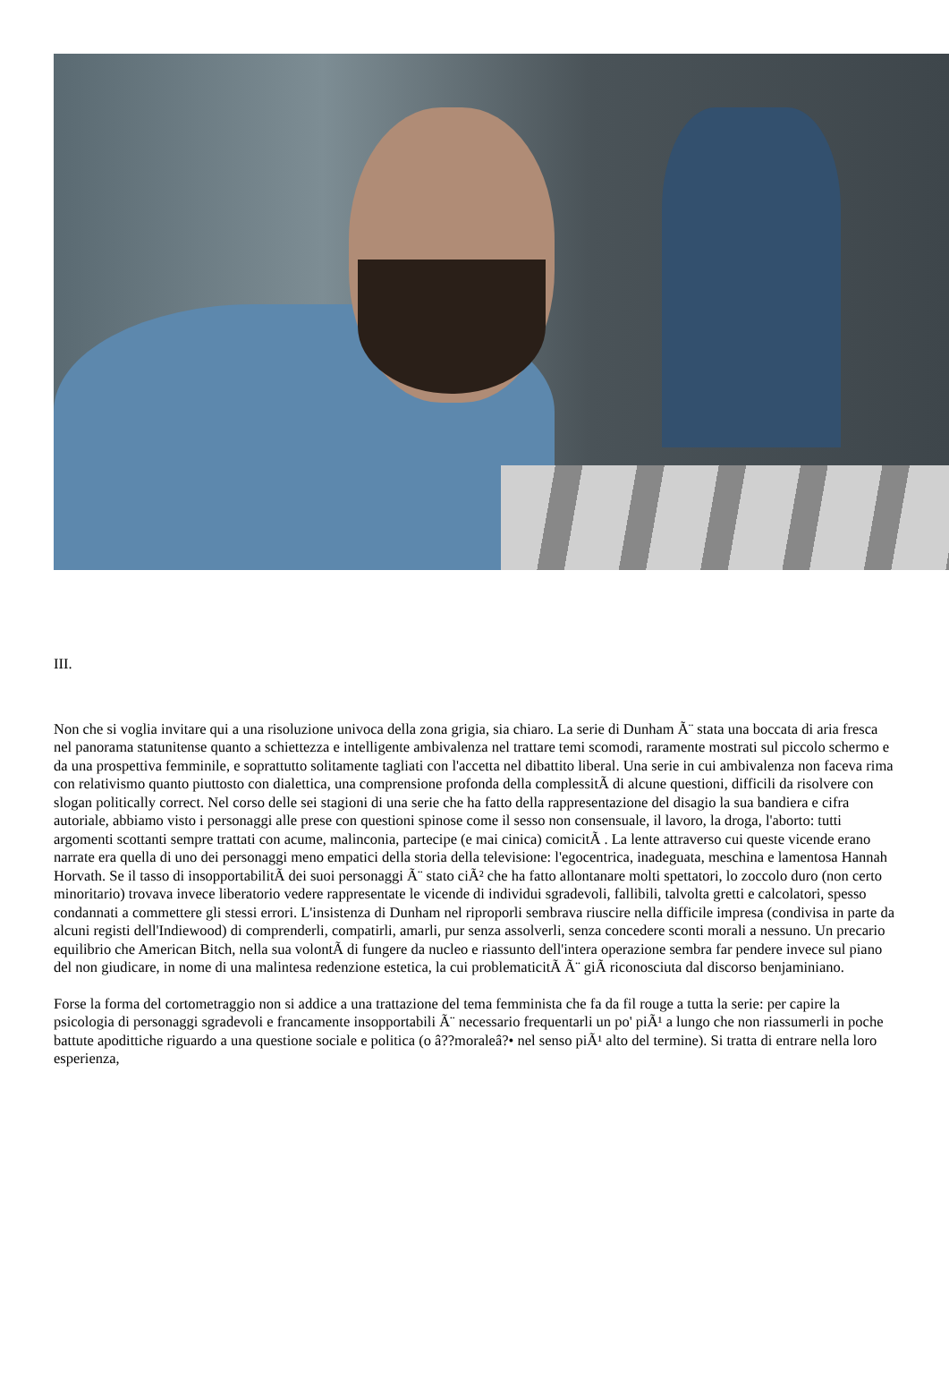III.
Non che si voglia invitare qui a una risoluzione univoca della zona grigia, sia chiaro. La serie di Dunham Ã¨ stata una boccata di aria fresca nel panorama statunitense quanto a schiettezza e intelligente ambivalenza nel trattare temi scomodi, raramente mostrati sul piccolo schermo e da una prospettiva femminile, e soprattutto solitamente tagliati con l'accetta nel dibattito liberal. Una serie in cui ambivalenza non faceva rima con relativismo quanto piuttosto con dialettica, una comprensione profonda della complessitÃ di alcune questioni, difficili da risolvere con slogan politically correct. Nel corso delle sei stagioni di una serie che ha fatto della rappresentazione del disagio la sua bandiera e cifra autoriale, abbiamo visto i personaggi alle prese con questioni spinose come il sesso non consensuale, il lavoro, la droga, l'aborto: tutti argomenti scottanti sempre trattati con acume, malinconia, partecipe (e mai cinica) comicitÃ . La lente attraverso cui queste vicende erano narrate era quella di uno dei personaggi meno empatici della storia della televisione: l'egocentrica, inadeguata, meschina e lamentosa Hannah Horvath. Se il tasso di insopportabilitÃ dei suoi personaggi Ã¨ stato ciÃ² che ha fatto allontanare molti spettatori, lo zoccolo duro (non certo minoritario) trovava invece liberatorio vedere rappresentate le vicende di individui sgradevoli, fallibili, talvolta gretti e calcolatori, spesso condannati a commettere gli stessi errori. L'insistenza di Dunham nel riproporli sembrava riuscire nella difficile impresa (condivisa in parte da alcuni registi dell'Indiewood) di comprenderli, compatirli, amarli, pur senza assolverli, senza concedere sconti morali a nessuno. Un precario equilibrio che American Bitch, nella sua volontÃ di fungere da nucleo e riassunto dell'intera operazione sembra far pendere invece sul piano del non giudicare, in nome di una malintesa redenzione estetica, la cui problematicitÃ Ã¨ giÃ riconosciuta dal discorso benjaminiano.
Forse la forma del cortometraggio non si addice a una trattazione del tema femminista che fa da fil rouge a tutta la serie: per capire la psicologia di personaggi sgradevoli e francamente insopportabili Ã¨ necessario frequentarli un po' piÃ¹ a lungo che non riassumerli in poche battute apodittiche riguardo a una questione sociale e politica (o â??moraleâ?• nel senso piÃ¹ alto del termine). Si tratta di entrare nella loro esperienza,